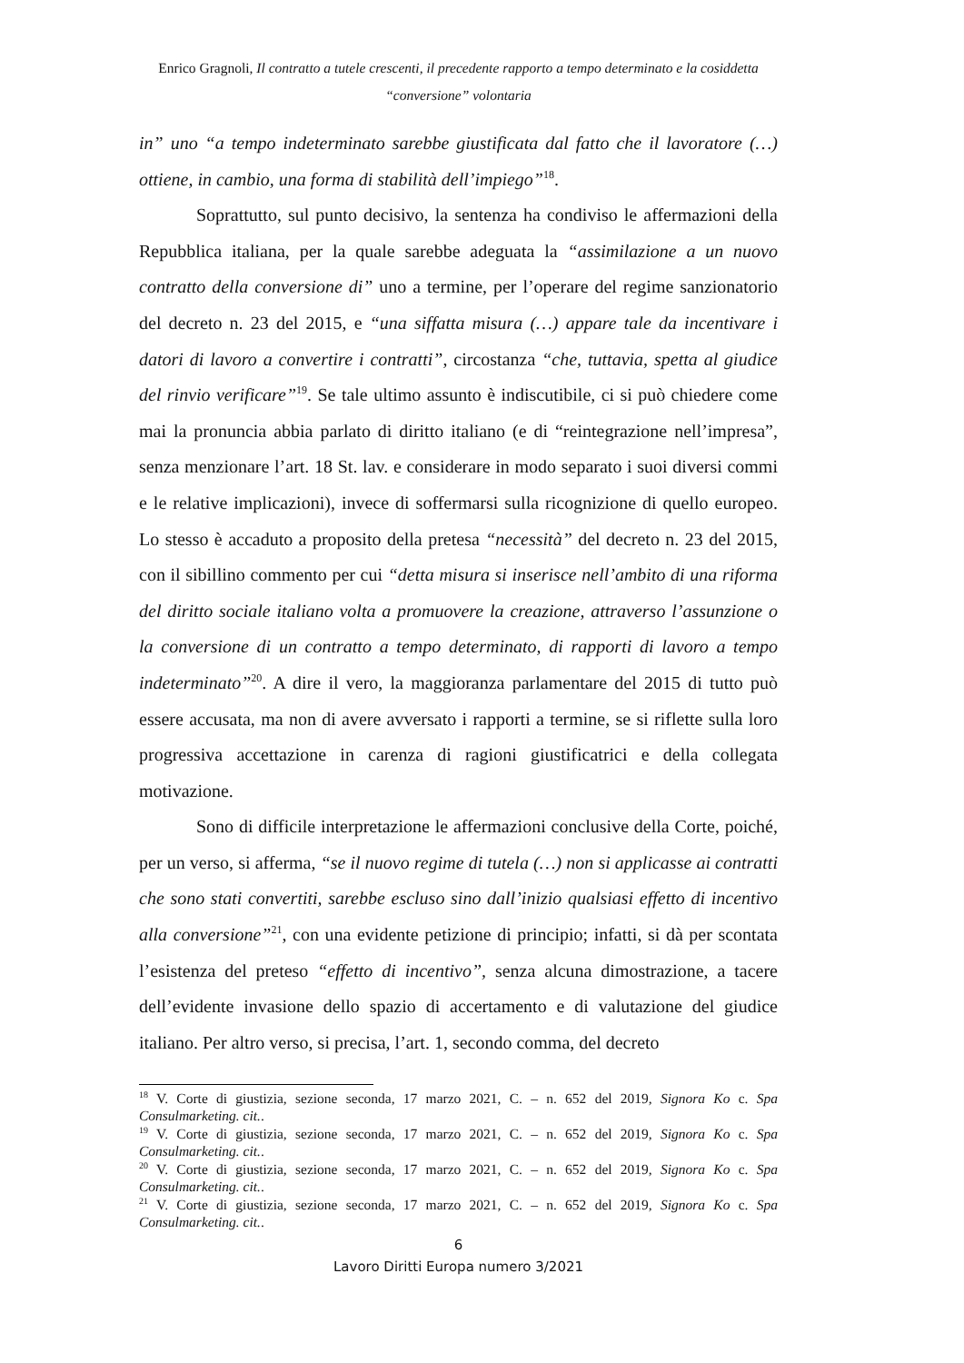Enrico Gragnoli, Il contratto a tutele crescenti, il precedente rapporto a tempo determinato e la cosiddetta
“conversione” volontaria
in” uno “a tempo indeterminato sarebbe giustificata dal fatto che il lavoratore (…) ottiene, in cambio, una forma di stabilità dell’impiego”<sup>18</sup>.
Soprattutto, sul punto decisivo, la sentenza ha condiviso le affermazioni della Repubblica italiana, per la quale sarebbe adeguata la “assimilazione a un nuovo contratto della conversione di” uno a termine, per l’operare del regime sanzionatorio del decreto n. 23 del 2015, e “una siffatta misura (…) appare tale da incentivare i datori di lavoro a convertire i contratti”, circostanza “che, tuttavia, spetta al giudice del rinvio verificare”<sup>19</sup>. Se tale ultimo assunto è indiscutibile, ci si può chiedere come mai la pronuncia abbia parlato di diritto italiano (e di “reintegrazione nell’impresa”, senza menzionare l’art. 18 St. lav. e considerare in modo separato i suoi diversi commi e le relative implicazioni), invece di soffermarsi sulla ricognizione di quello europeo. Lo stesso è accaduto a proposito della pretesa “necessità” del decreto n. 23 del 2015, con il sibillino commento per cui “detta misura si inserisce nell’ambito di una riforma del diritto sociale italiano volta a promuovere la creazione, attraverso l’assunzione o la conversione di un contratto a tempo determinato, di rapporti di lavoro a tempo indeterminato”<sup>20</sup>. A dire il vero, la maggioranza parlamentare del 2015 di tutto può essere accusata, ma non di avere avversato i rapporti a termine, se si riflette sulla loro progressiva accettazione in carenza di ragioni giustificatrici e della collegata motivazione.
Sono di difficile interpretazione le affermazioni conclusive della Corte, poiché, per un verso, si afferma, “se il nuovo regime di tutela (…) non si applicasse ai contratti che sono stati convertiti, sarebbe escluso sino dall’inizio qualsiasi effetto di incentivo alla conversione”<sup>21</sup>, con una evidente petizione di principio; infatti, si dà per scontata l’esistenza del preteso “effetto di incentivo”, senza alcuna dimostrazione, a tacere dell’evidente invasione dello spazio di accertamento e di valutazione del giudice italiano. Per altro verso, si precisa, l’art. 1, secondo comma, del decreto
<sup>18</sup> V. Corte di giustizia, sezione seconda, 17 marzo 2021, C. – n. 652 del 2019, Signora Ko c. Spa Consulmarketing. cit..
<sup>19</sup> V. Corte di giustizia, sezione seconda, 17 marzo 2021, C. – n. 652 del 2019, Signora Ko c. Spa Consulmarketing. cit..
<sup>20</sup> V. Corte di giustizia, sezione seconda, 17 marzo 2021, C. – n. 652 del 2019, Signora Ko c. Spa Consulmarketing. cit..
<sup>21</sup> V. Corte di giustizia, sezione seconda, 17 marzo 2021, C. – n. 652 del 2019, Signora Ko c. Spa Consulmarketing. cit..
6
Lavoro Diritti Europa numero 3/2021